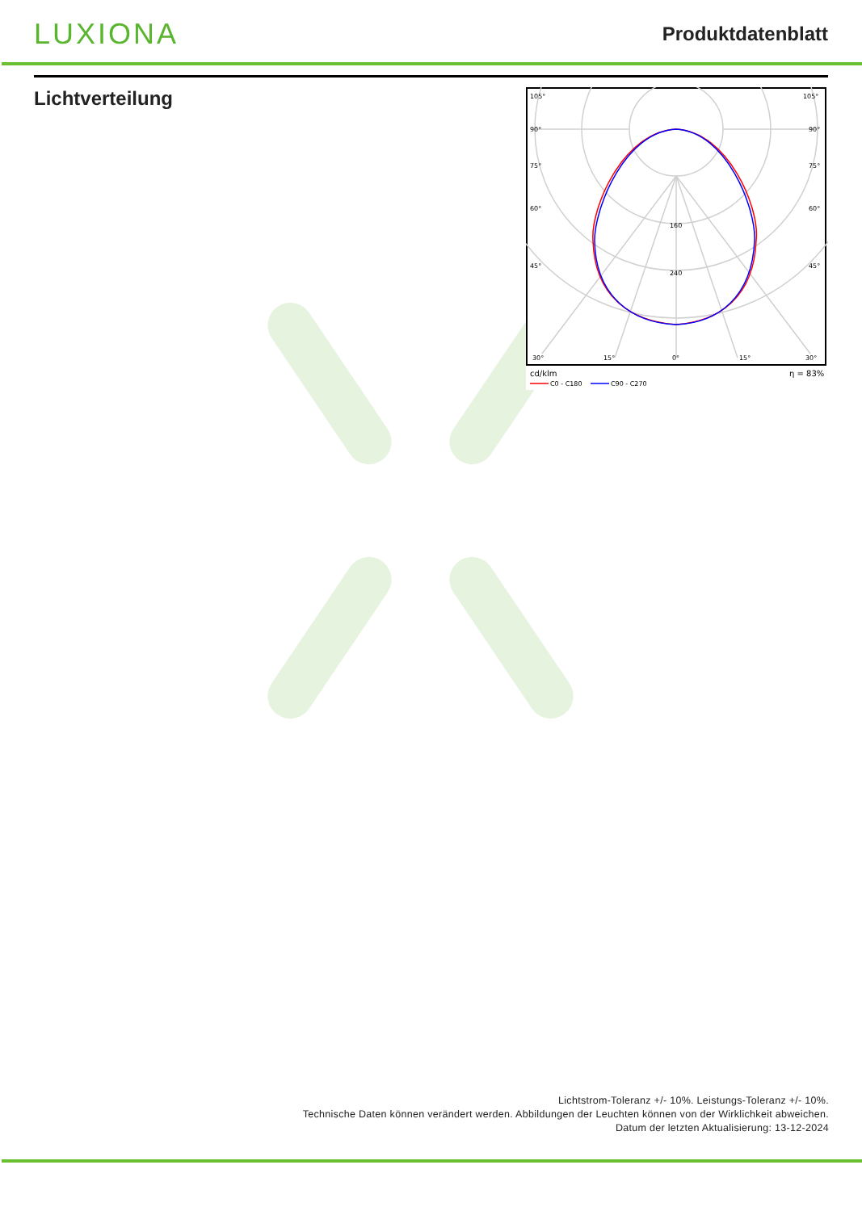LUXIONA
Produktdatenblatt
Lichtverteilung
105°
105°
90°
90°
75°
75°
60°
60°
45°
45°
160
240
30°
15°
0°
15°
30°
cd/klm
η = 83%
C0 - C180
C90 - C270
Lichtstrom-Toleranz +/- 10%. Leistungs-Toleranz +/- 10%.
Technische Daten können verändert werden. Abbildungen der Leuchten können von der Wirklichkeit abweichen.
Datum der letzten Aktualisierung: 13-12-2024